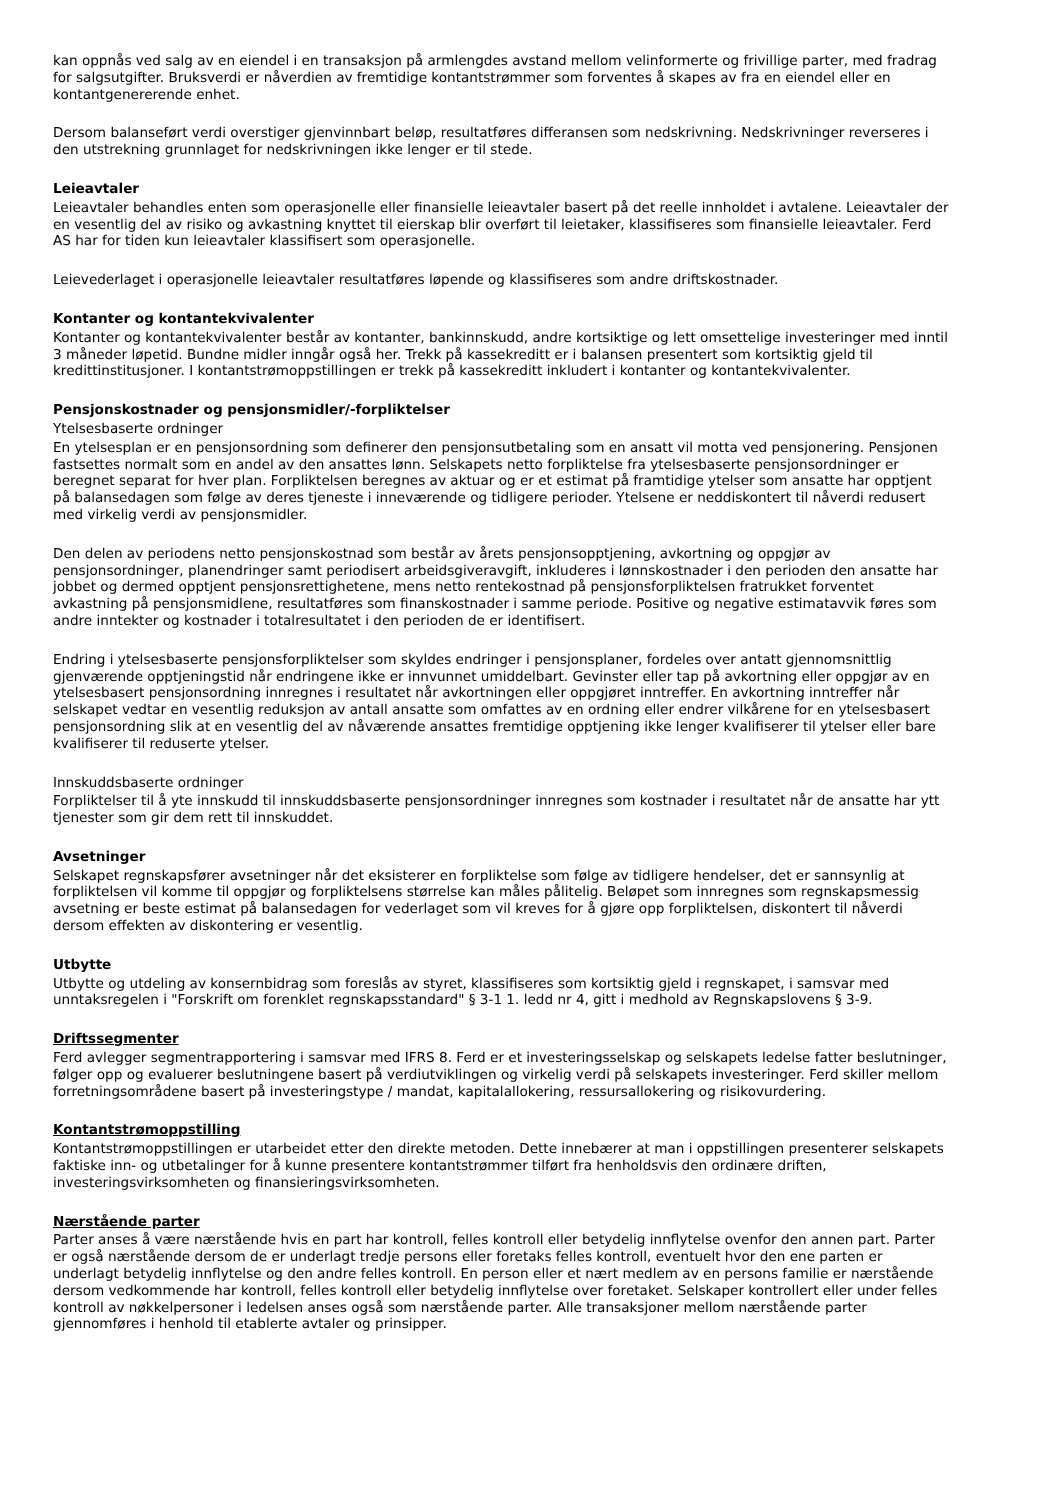kan oppnås ved salg av en eiendel i en transaksjon på armlengdes avstand mellom velinformerte og frivillige parter, med fradrag for salgsutgifter. Bruksverdi er nåverdien av fremtidige kontantstrømmer som forventes å skapes av fra en eiendel eller en kontantgenererende enhet.
Dersom balanseført verdi overstiger gjenvinnbart beløp, resultatføres differansen som nedskrivning. Nedskrivninger reverseres i den utstrekning grunnlaget for nedskrivningen ikke lenger er til stede.
Leieavtaler
Leieavtaler behandles enten som operasjonelle eller finansielle leieavtaler basert på det reelle innholdet i avtalene. Leieavtaler der en vesentlig del av risiko og avkastning knyttet til eierskap blir overført til leietaker, klassifiseres som finansielle leieavtaler. Ferd AS har for tiden kun leieavtaler klassifisert som operasjonelle.
Leievederlaget i operasjonelle leieavtaler resultatføres løpende og klassifiseres som andre driftskostnader.
Kontanter og kontantekvivalenter
Kontanter og kontantekvivalenter består av kontanter, bankinnskudd, andre kortsiktige og lett omsettelige investeringer med inntil 3 måneder løpetid. Bundne midler inngår også her. Trekk på kassekreditt er i balansen presentert som kortsiktig gjeld til kredittinstitusjoner. I kontantstrømoppstillingen er trekk på kassekreditt inkludert i kontanter og kontantekvivalenter.
Pensjonskostnader og pensjonsmidler/-forpliktelser
Ytelsesbaserte ordninger
En ytelsesplan er en pensjonsordning som definerer den pensjonsutbetaling som en ansatt vil motta ved pensjonering. Pensjonen fastsettes normalt som en andel av den ansattes lønn. Selskapets netto forpliktelse fra ytelsesbaserte pensjonsordninger er beregnet separat for hver plan. Forpliktelsen beregnes av aktuar og er et estimat på framtidige ytelser som ansatte har opptjent på balansedagen som følge av deres tjeneste i inneværende og tidligere perioder. Ytelsene er neddiskontert til nåverdi redusert med virkelig verdi av pensjonsmidler.
Den delen av periodens netto pensjonskostnad som består av årets pensjonsopptjening, avkortning og oppgjør av pensjonsordninger, planendringer samt periodisert arbeidsgiveravgift, inkluderes i lønnskostnader i den perioden den ansatte har jobbet og dermed opptjent pensjonsrettighetene, mens netto rentekostnad på pensjonsforpliktelsen fratrukket forventet avkastning på pensjonsmidlene, resultatføres som finanskostnader i samme periode. Positive og negative estimatavvik føres som andre inntekter og kostnader i totalresultatet i den perioden de er identifisert.
Endring i ytelsesbaserte pensjonsforpliktelser som skyldes endringer i pensjonsplaner, fordeles over antatt gjennomsnittlig gjenværende opptjeningstid når endringene ikke er innvunnet umiddelbart. Gevinster eller tap på avkortning eller oppgjør av en ytelsesbasert pensjonsordning innregnes i resultatet når avkortningen eller oppgjøret inntreffer. En avkortning inntreffer når selskapet vedtar en vesentlig reduksjon av antall ansatte som omfattes av en ordning eller endrer vilkårene for en ytelsesbasert pensjonsordning slik at en vesentlig del av nåværende ansattes fremtidige opptjening ikke lenger kvalifiserer til ytelser eller bare kvalifiserer til reduserte ytelser.
Innskuddsbaserte ordninger
Forpliktelser til å yte innskudd til innskuddsbaserte pensjonsordninger innregnes som kostnader i resultatet når de ansatte har ytt tjenester som gir dem rett til innskuddet.
Avsetninger
Selskapet regnskapsfører avsetninger når det eksisterer en forpliktelse som følge av tidligere hendelser, det er sannsynlig at forpliktelsen vil komme til oppgjør og forpliktelsens størrelse kan måles pålitelig. Beløpet som innregnes som regnskapsmessig avsetning er beste estimat på balansedagen for vederlaget som vil kreves for å gjøre opp forpliktelsen, diskontert til nåverdi dersom effekten av diskontering er vesentlig.
Utbytte
Utbytte og utdeling av konsernbidrag som foreslås av styret, klassifiseres som kortsiktig gjeld i regnskapet, i samsvar med unntaksregelen i "Forskrift om forenklet regnskapsstandard" § 3-1 1. ledd nr 4, gitt i medhold av Regnskapslovens § 3-9.
Driftssegmenter
Ferd avlegger segmentrapportering i samsvar med IFRS 8. Ferd er et investeringsselskap og selskapets ledelse fatter beslutninger, følger opp og evaluerer beslutningene basert på verdiutviklingen og virkelig verdi på selskapets investeringer. Ferd skiller mellom forretningsområdene basert på investeringstype / mandat, kapitalallokering, ressursallokering og risikovurdering.
Kontantstrømoppstilling
Kontantstrømoppstillingen er utarbeidet etter den direkte metoden. Dette innebærer at man i oppstillingen presenterer selskapets faktiske inn- og utbetalinger for å kunne presentere kontantstrømmer tilført fra henholdsvis den ordinære driften, investeringsvirksomheten og finansieringsvirksomheten.
Nærstående parter
Parter anses å være nærstående hvis en part har kontroll, felles kontroll eller betydelig innflytelse ovenfor den annen part. Parter er også nærstående dersom de er underlagt tredje persons eller foretaks felles kontroll, eventuelt hvor den ene parten er underlagt betydelig innflytelse og den andre felles kontroll. En person eller et nært medlem av en persons familie er nærstående dersom vedkommende har kontroll, felles kontroll eller betydelig innflytelse over foretaket. Selskaper kontrollert eller under felles kontroll av nøkkelpersoner i ledelsen anses også som nærstående parter. Alle transaksjoner mellom nærstående parter gjennomføres i henhold til etablerte avtaler og prinsipper.